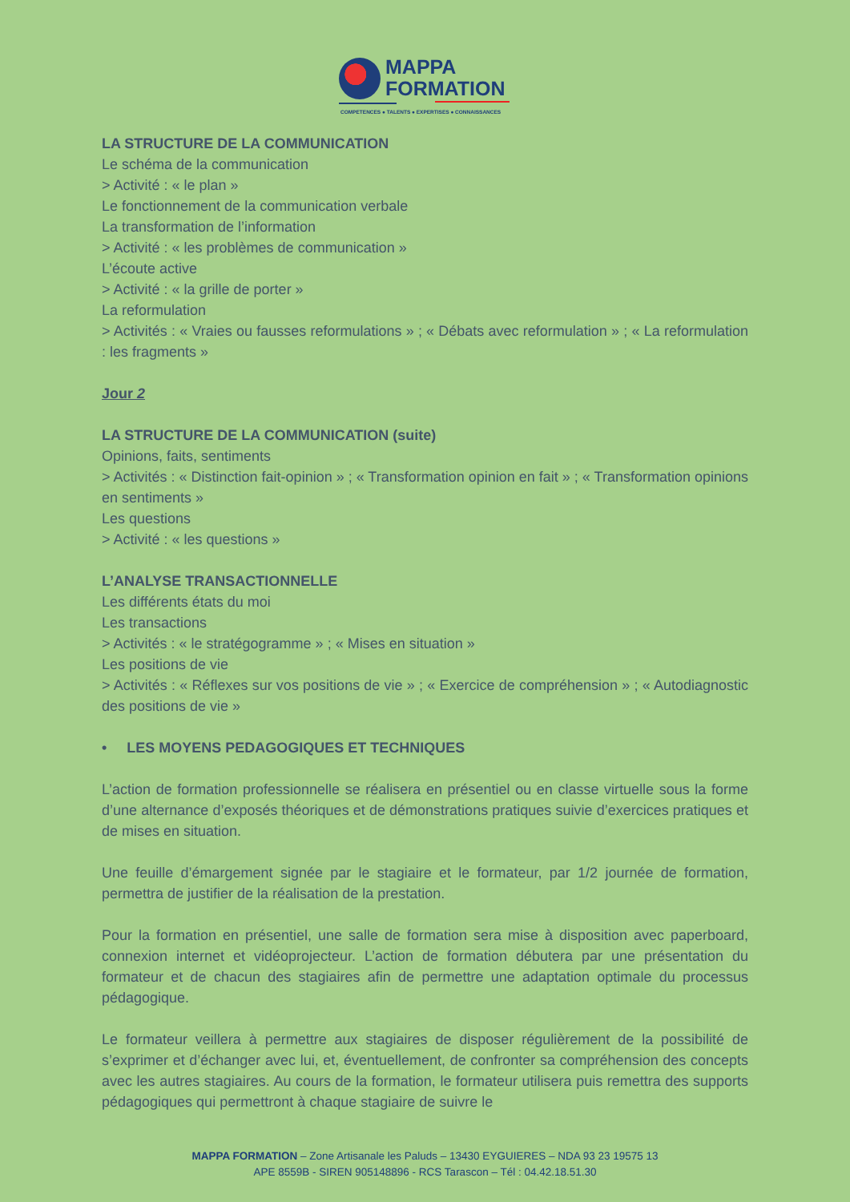MAPPA
FORMATION
COMPETENCES ● TALENTS ● EXPERTISES ● CONNAISSANCES
LA STRUCTURE DE LA COMMUNICATION
Le schéma de la communication
> Activité : « le plan »
Le fonctionnement de la communication verbale
La transformation de l’information
> Activité : « les problèmes de communication »
L’écoute active
> Activité : « la grille de porter »
La reformulation
> Activités : « Vraies ou fausses reformulations » ; « Débats avec reformulation » ; « La reformulation : les fragments »
Jour 2
LA STRUCTURE DE LA COMMUNICATION (suite)
Opinions, faits, sentiments
> Activités : « Distinction fait-opinion » ; « Transformation opinion en fait » ; « Transformation opinions en sentiments »
Les questions
> Activité : « les questions »
L’ANALYSE TRANSACTIONNELLE
Les différents états du moi
Les transactions
> Activités : « le stratégogramme » ; « Mises en situation »
Les positions de vie
> Activités : « Réflexes sur vos positions de vie » ; « Exercice de compréhension » ; « Autodiagnostic des positions de vie »
• LES MOYENS PEDAGOGIQUES ET TECHNIQUES
L’action de formation professionnelle se réalisera en présentiel ou en classe virtuelle sous la forme d’une alternance d’exposés théoriques et de démonstrations pratiques suivie d’exercices pratiques et de mises en situation.
Une feuille d’émargement signée par le stagiaire et le formateur, par 1/2 journée de formation, permettra de justifier de la réalisation de la prestation.
Pour la formation en présentiel, une salle de formation sera mise à disposition avec paperboard, connexion internet et vidéoprojecteur. L’action de formation débutera par une présentation du formateur et de chacun des stagiaires afin de permettre une adaptation optimale du processus pédagogique.
Le formateur veillera à permettre aux stagiaires de disposer régulièrement de la possibilité de s’exprimer et d’échanger avec lui, et, éventuellement, de confronter sa compréhension des concepts avec les autres stagiaires. Au cours de la formation, le formateur utilisera puis remettra des supports pédagogiques qui permettront à chaque stagiaire de suivre le
MAPPA FORMATION – Zone Artisanale les Paluds – 13430 EYGUIERES – NDA 93 23 19575 13
APE 8559B - SIREN 905148896 - RCS Tarascon – Tél : 04.42.18.51.30